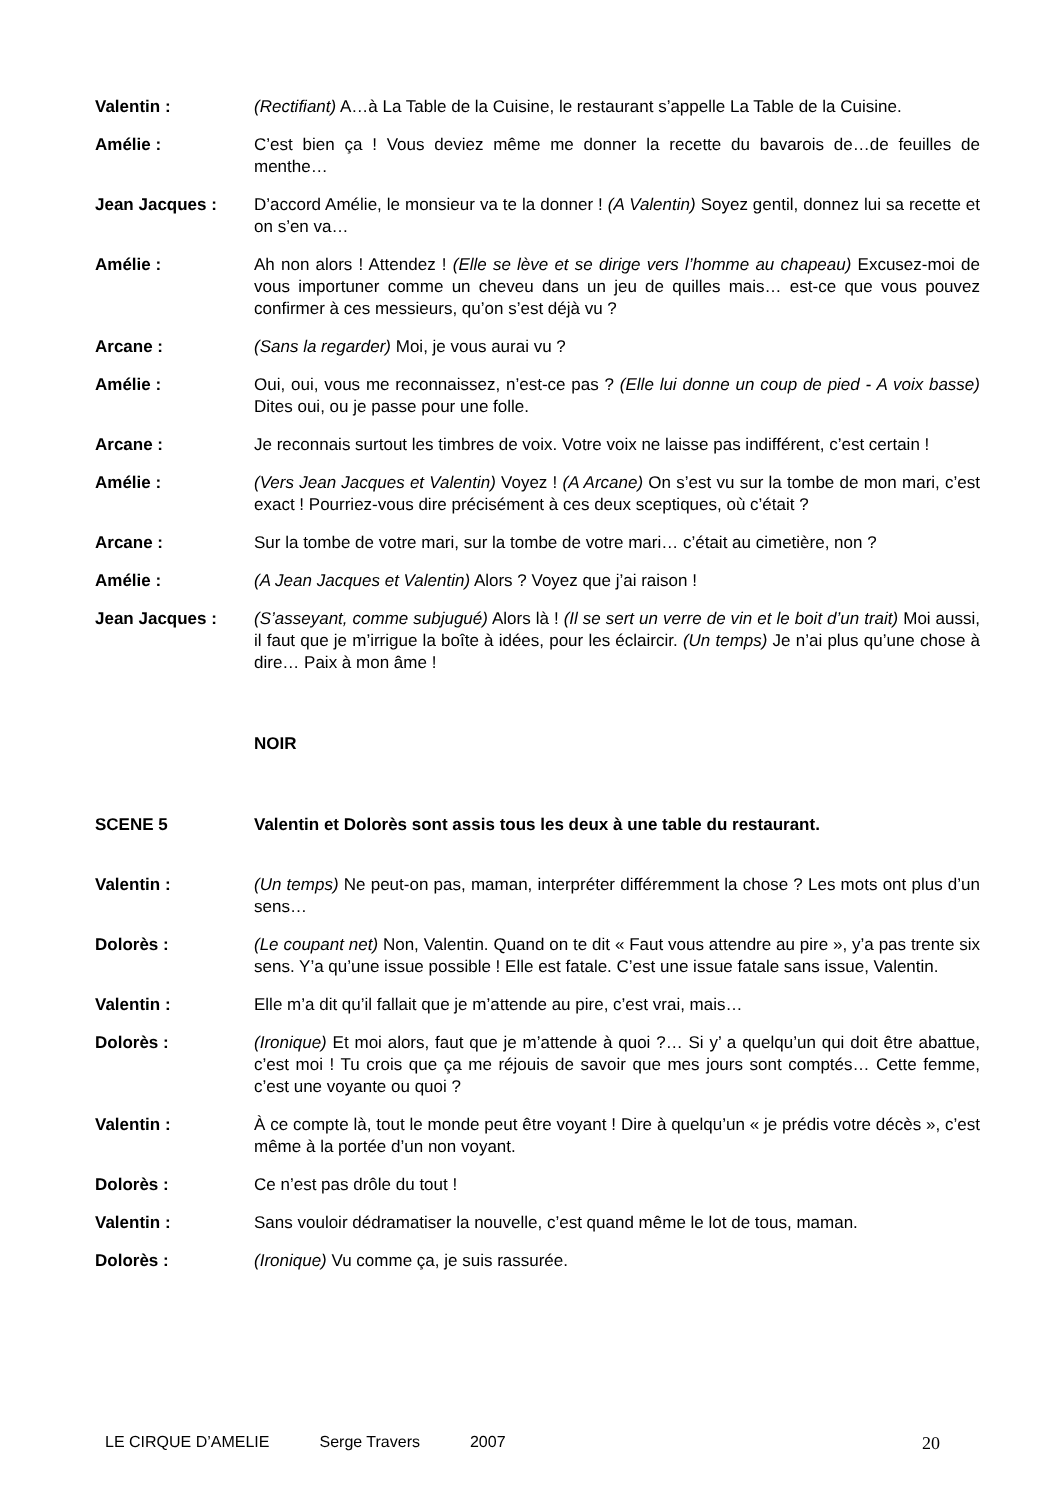Valentin : (Rectifiant) A…à La Table de la Cuisine, le restaurant s’appelle La Table de la Cuisine.
Amélie : C’est bien ça ! Vous deviez même me donner la recette du bavarois de…de feuilles de menthe…
Jean Jacques : D’accord Amélie, le monsieur va te la donner ! (A Valentin) Soyez gentil, donnez lui sa recette et on s’en va…
Amélie : Ah non alors ! Attendez ! (Elle se lève et se dirige vers l’homme au chapeau) Excusez-moi de vous importuner comme un cheveu dans un jeu de quilles mais… est-ce que vous pouvez confirmer à ces messieurs, qu’on s’est déjà vu ?
Arcane : (Sans la regarder) Moi, je vous aurai vu ?
Amélie : Oui, oui, vous me reconnaissez, n’est-ce pas ? (Elle lui donne un coup de pied - A voix basse) Dites oui, ou je passe pour une folle.
Arcane : Je reconnais surtout les timbres de voix. Votre voix ne laisse pas indifférent, c’est certain !
Amélie : (Vers Jean Jacques et Valentin) Voyez ! (A Arcane) On s’est vu sur la tombe de mon mari, c’est exact ! Pourriez-vous dire précisément à ces deux sceptiques, où c’était ?
Arcane : Sur la tombe de votre mari, sur la tombe de votre mari… c’était au cimetière, non ?
Amélie : (A Jean Jacques et Valentin) Alors ? Voyez que j’ai raison !
Jean Jacques : (S’asseyant, comme subjugué) Alors là ! (Il se sert un verre de vin et le boit d’un trait) Moi aussi, il faut que je m’irrigue la boîte à idées, pour les éclaircir. (Un temps) Je n’ai plus qu’une chose à dire… Paix à mon âme !
NOIR
SCENE 5 Valentin et Dolorès sont assis tous les deux à une table du restaurant.
Valentin : (Un temps) Ne peut-on pas, maman, interpréter différemment la chose ? Les mots ont plus d’un sens…
Dolorès : (Le coupant net) Non, Valentin. Quand on te dit « Faut vous attendre au pire », y’a pas trente six sens. Y’a qu’une issue possible ! Elle est fatale. C’est une issue fatale sans issue, Valentin.
Valentin : Elle m’a dit qu’il fallait que je m’attende au pire, c’est vrai, mais…
Dolorès : (Ironique) Et moi alors, faut que je m’attende à quoi ?… Si y’ a quelqu’un qui doit être abattue, c’est moi ! Tu crois que ça me réjouis de savoir que mes jours sont comptés… Cette femme, c’est une voyante ou quoi ?
Valentin : À ce compte là, tout le monde peut être voyant ! Dire à quelqu’un « je prédis votre décès », c’est même à la portée d’un non voyant.
Dolorès : Ce n’est pas drôle du tout !
Valentin : Sans vouloir dédramatiser la nouvelle, c’est quand même le lot de tous, maman.
Dolorès : (Ironique) Vu comme ça, je suis rassurée.
LE CIRQUE D’AMELIE Serge Travers 2007 20